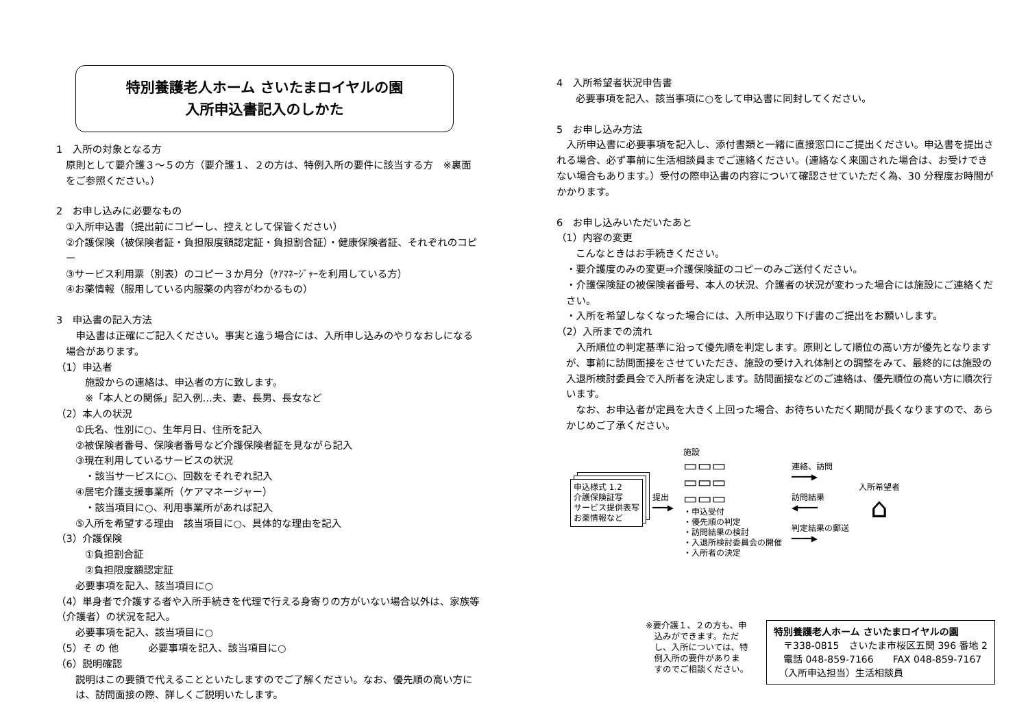特別養護老人ホーム さいたまロイヤルの園
入所申込書記入のしかた
1　入所の対象となる方
原則として要介護３～５の方（要介護１、２の方は、特例入所の要件に該当する方　※裏面をご参照ください。）
2　お申し込みに必要なもの
①入所申込書（提出前にコピーし、控えとして保管ください）
②介護保険（被保険者証・負担限度額認定証・負担割合証）・健康保険者証、それぞれのコピー
③サービス利用票（別表）のコピー３か月分（ｹｱﾏﾈｰｼﾞｬｰを利用している方）
④お薬情報（服用している内服薬の内容がわかるもの）
3　申込書の記入方法
　申込書は正確にご記入ください。事実と違う場合には、入所申し込みのやりなおしになる場合があります。
（1）申込者
施設からの連絡は、申込者の方に致します。
※「本人との関係」記入例…夫、妻、長男、長女など
（2）本人の状況
①氏名、性別に○、生年月日、住所を記入
②被保険者番号、保険者番号など介護保険者証を見ながら記入
③現在利用しているサービスの状況
・該当サービスに○、回数をそれぞれ記入
④居宅介護支援事業所（ケアマネージャー）
・該当項目に○、利用事業所があれば記入
⑤入所を希望する理由　該当項目に○、具体的な理由を記入
（3）介護保険
①負担割合証
②負担限度額認定証
必要事項を記入、該当項目に○
（4）単身者で介護する者や入所手続きを代理で行える身寄りの方がいない場合以外は、家族等（介護者）の状況を記入。
必要事項を記入、該当項目に○
（5）そ の 他　　　必要事項を記入、該当項目に○
（6）説明確認
説明はこの要領で代えることといたしますのでご了解ください。なお、優先順の高い方には、訪問面接の際、詳しくご説明いたします。
4　入所希望者状況申告書
必要事項を記入、該当事項に○をして申込書に同封してください。
5　お申し込み方法
　入所申込書に必要事項を記入し、添付書類と一緒に直接窓口にご提出ください。申込書を提出される場合、必ず事前に生活相談員までご連絡ください。(連絡なく来園された場合は、お受けできない場合もあります。）受付の際申込書の内容について確認させていただく為、30 分程度お時間がかかります。
6　お申し込みいただいたあと
（1）内容の変更
こんなときはお手続きください。
・要介護度のみの変更⇒介護保険証のコピーのみご送付ください。
・介護保険証の被保険者番号、本人の状況、介護者の状況が変わった場合には施設にご連絡ください。
・入所を希望しなくなった場合には、入所申込取り下げ書のご提出をお願いします。
（2）入所までの流れ
　入所順位の判定基準に沿って優先順を判定します。原則として順位の高い方が優先となりますが、事前に訪問面接をさせていただき、施設の受け入れ体制との調整をみて、最終的には施設の入退所検討委員会で入所者を決定します。訪問面接などのご連絡は、優先順位の高い方に順次行います。
　なお、お申込者が定員を大きく上回った場合、お待ちいただく期間が長くなりますので、あらかじめご了承ください。
申込様式 1.2
介護保険証写
サービス提供表写
お薬情報など
提出
━━━▶
施設
▭▭▭
▭▭▭
▭▭▭
・申込受付
・優先順の判定
・訪問結果の検討
・入退所検討委員会の開催
・入所者の決定
連絡、訪問
━━━━▶
訪問結果
◀━━━━
判定結果の郵送
━━━━▶
入所希望者
⌂
※要介護１、２の方も、申
　込みができます。ただ
　し、入所については、特
　例入所の要件がありま
　すのでご相談ください。
特別養護老人ホーム さいたまロイヤルの園
　〒338-0815　さいたま市桜区五関 396 番地 2
　電話 048-859-7166　　FAX 048-859-7167
　（入所申込担当）生活相談員